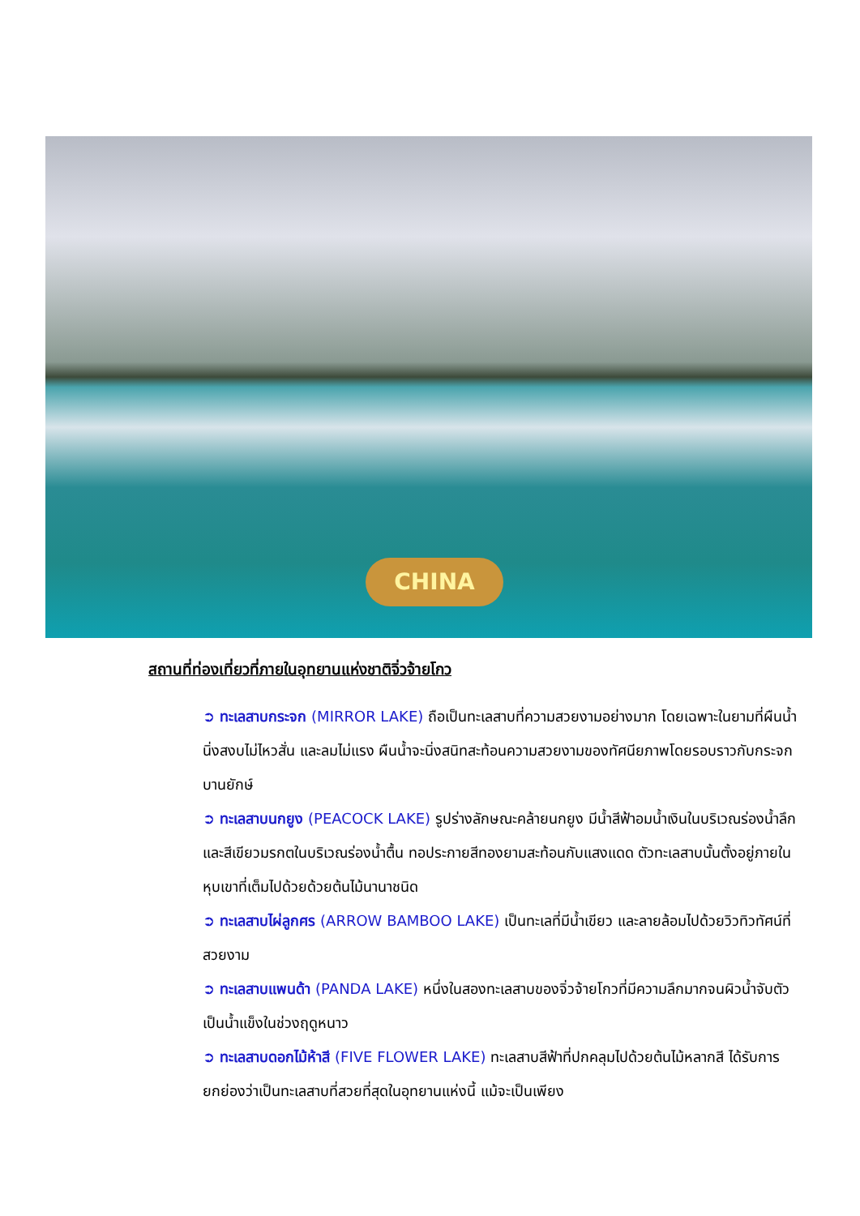CHINA
สถานที่ท่องเที่ยวที่ภายในอุทยานแห่งชาติจิ่วจ้ายโกว
➲ ทะเลสาบกระจก (MIRROR LAKE) ถือเป็นทะเลสาบที่ความสวยงามอย่างมาก โดยเฉพาะในยามที่ผืนน้ำนิ่งสงบไม่ไหวสั่น และลมไม่แรง ผืนน้ำจะนิ่งสนิทสะท้อนความสวยงามของทัศนียภาพโดยรอบราวกับกระจกบานยักษ์
➲ ทะเลสาบนกยูง (PEACOCK LAKE) รูปร่างลักษณะคล้ายนกยูง มีน้ำสีฟ้าอมน้ำเงินในบริเวณร่องน้ำลึก และสีเขียวมรกตในบริเวณร่องน้ำตื้น ทอประกายสีทองยามสะท้อนกับแสงแดด ตัวทะเลสาบนั้นตั้งอยู่ภายในหุบเขาที่เต็มไปด้วยด้วยต้นไม้นานาชนิด
➲ ทะเลสาบไผ่ลูกศร (ARROW BAMBOO LAKE) เป็นทะเลที่มีน้ำเขียว และลายล้อมไปด้วยวิวทิวทัศน์ที่สวยงาม
➲ ทะเลสาบแพนด้า (PANDA LAKE) หนึ่งในสองทะเลสาบของจิ่วจ้ายโกวที่มีความลึกมากจนผิวน้ำจับตัวเป็นน้ำแข็งในช่วงฤดูหนาว
➲ ทะเลสาบดอกไม้ห้าสี (FIVE FLOWER LAKE) ทะเลสาบสีฟ้าที่ปกคลุมไปด้วยต้นไม้หลากสี ได้รับการยกย่องว่าเป็นทะเลสาบที่สวยที่สุดในอุทยานแห่งนี้ แม้จะเป็นเพียง